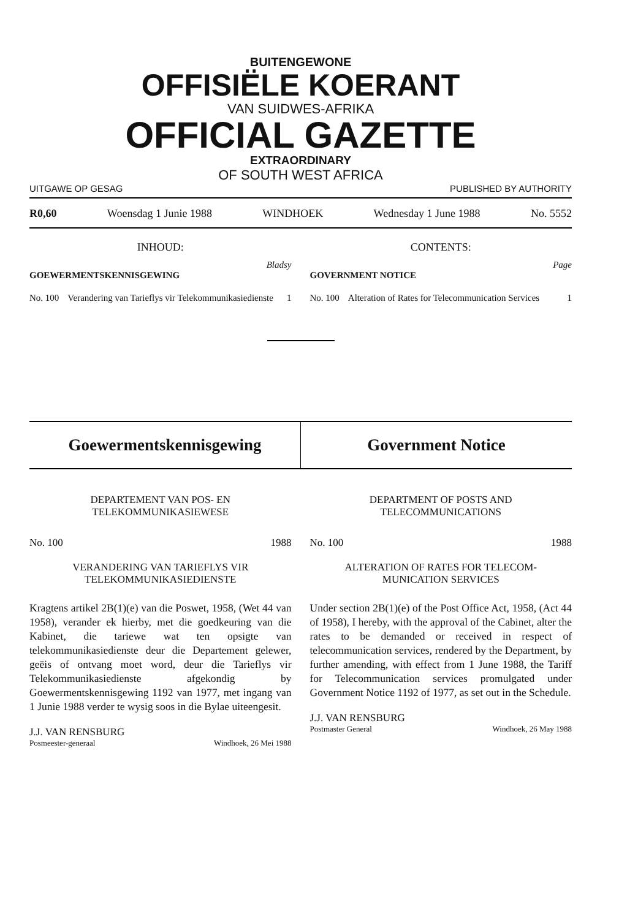BUITENGEWONE
OFFISIËLE KOERANT
VAN SUIDWES-AFRIKA
OFFICIAL GAZETTE
EXTRAORDINARY
OF SOUTH WEST AFRICA
UITGAWE OP GESAG PUBLISHED BY AUTHORITY
R0,60 Woensdag 1 Junie 1988 WINDHOEK Wednesday 1 June 1988 No. 5552
INHOUD:
Bladsy
GOEWERMENTSKENNISGEWING
No. 100 Verandering van Tarieflys vir Telekommunikasiedienste 1
CONTENTS:
Page
GOVERNMENT NOTICE
No. 100 Alteration of Rates for Telecommunication Services 1
Goewermentskennisgewing Government Notice
DEPARTEMENT VAN POS- EN
TELEKOMMUNIKASIEWESE
No. 100 1988
VERANDERING VAN TARIEFLYS VIR
TELEKOMMUNIKASIEDIENSTE
Kragtens artikel 2B(1)(e) van die Poswet, 1958, (Wet 44 van 1958), verander ek hierby, met die goedkeuring van die Kabinet, die tariewe wat ten opsigte van telekommunikasiedienste deur die Departement gelewer, geëis of ontvang moet word, deur die Tarieflys vir Telekommunikasiedienste afgekondig by Goewermentskennisgewing 1192 van 1977, met ingang van 1 Junie 1988 verder te wysig soos in die Bylae uiteengesit.
J.J. VAN RENSBURG
Posmeester-generaal Windhoek, 26 Mei 1988
DEPARTMENT OF POSTS AND
TELECOMMUNICATIONS
No. 100 1988
ALTERATION OF RATES FOR TELECOM-
MUNICATION SERVICES
Under section 2B(1)(e) of the Post Office Act, 1958, (Act 44 of 1958), I hereby, with the approval of the Cabinet, alter the rates to be demanded or received in respect of telecommunication services, rendered by the Department, by further amending, with effect from 1 June 1988, the Tariff for Telecommunication services promulgated under Government Notice 1192 of 1977, as set out in the Schedule.
J.J. VAN RENSBURG
Postmaster General Windhoek, 26 May 1988